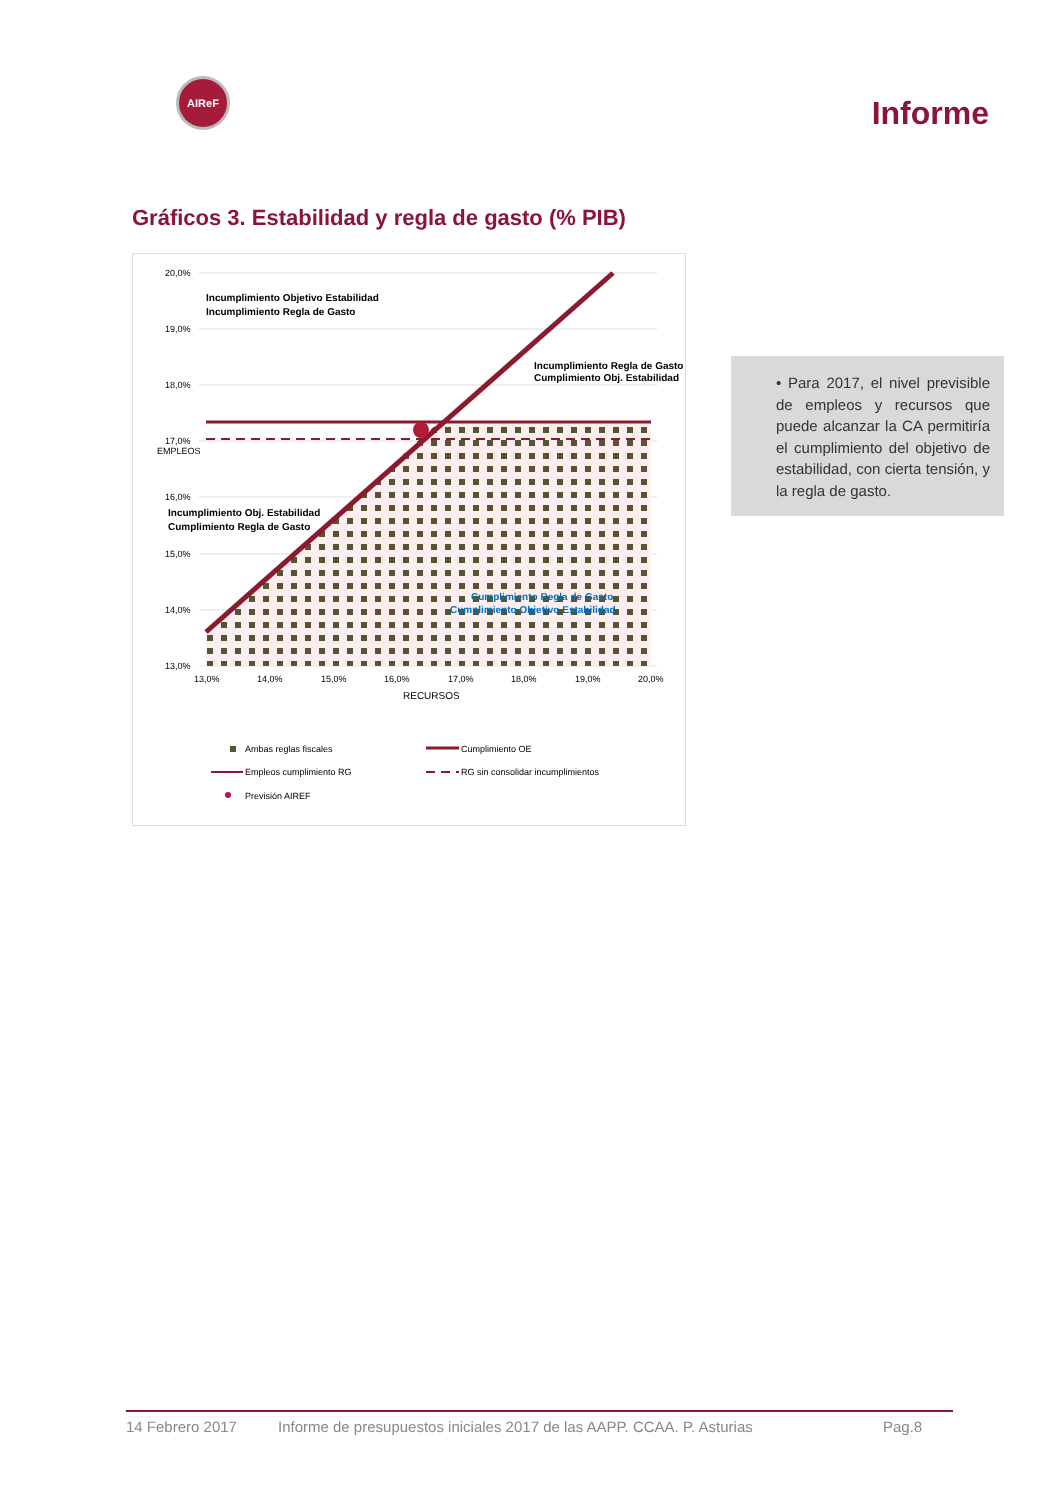AIReF
Informe
Gráficos 3. Estabilidad y regla de gasto (% PIB)
20,0%
19,0%
18,0%
17,0%
16,0%
15,0%
14,0%
13,0%
13,0%
14,0%
15,0%
16,0%
17,0%
18,0%
19,0%
20,0%
RECURSOS
EMPLEOS
Incumplimiento Objetivo Estabilidad
Incumplimiento Regla de Gasto
Incumplimiento Regla de Gasto
Cumplimiento Obj. Estabilidad
Incumplimiento Obj. Estabilidad
Cumplimiento Regla de Gasto
Cumplimiento Regla de Gasto
Cumplimiento Objetivo Estabilidad
Ambas reglas fiscales
Cumplimiento OE
Empleos cumplimiento RG
RG sin consolidar incumplimientos
Previsión AIREF
• Para 2017, el nivel previsible de empleos y recursos que puede alcanzar la CA permitiría el cumplimiento del objetivo de estabilidad, con cierta tensión, y la regla de gasto.
14 Febrero 2017 Informe de presupuestos iniciales 2017 de las AAPP. CCAA. P. Asturias Pag.8